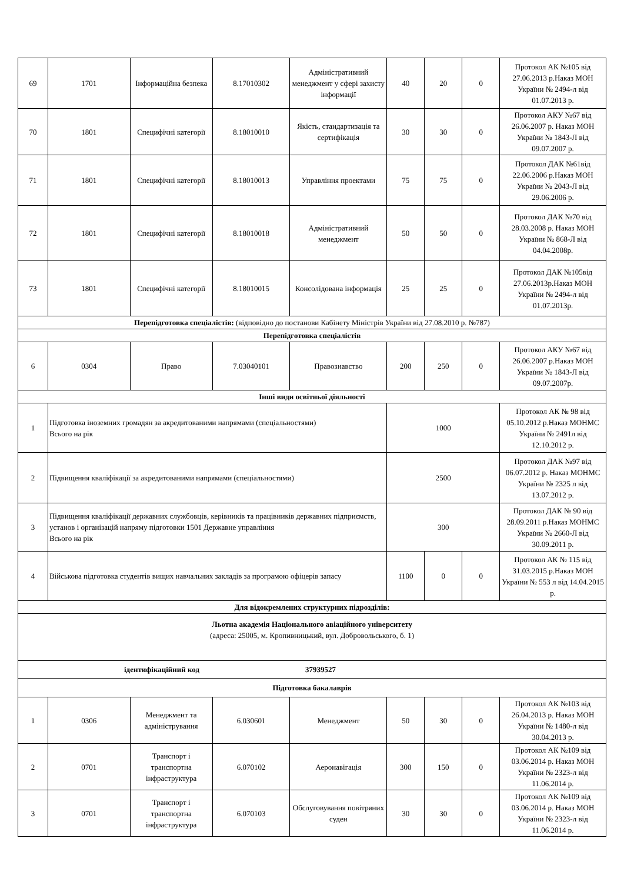| 69 | 1701 | Інформаційна безпека | 8.17010302 | Адміністративний менеджмент у сфері захисту інформації | 40 | 20 | 0 | Протокол АК №105 від 27.06.2013 р.Наказ МОН України № 2494-л від 01.07.2013 р. |
| 70 | 1801 | Специфічні категорії | 8.18010010 | Якість, стандартизація та сертифікація | 30 | 30 | 0 | Протокол АКУ №67 від 26.06.2007 р. Наказ МОН України № 1843-Л від 09.07.2007 р. |
| 71 | 1801 | Специфічні категорії | 8.18010013 | Управління проектами | 75 | 75 | 0 | Протокол ДАК №61від 22.06.2006 р.Наказ МОН України № 2043-Л від 29.06.2006 р. |
| 72 | 1801 | Специфічні категорії | 8.18010018 | Адміністративний менеджмент | 50 | 50 | 0 | Протокол ДАК №70 від 28.03.2008 р. Наказ МОН України № 868-Л від 04.04.2008р. |
| 73 | 1801 | Специфічні категорії | 8.18010015 | Консолідована інформація | 25 | 25 | 0 | Протокол ДАК №105від 27.06.2013р.Наказ МОН України № 2494-л від 01.07.2013р. |
| Перепідготовка спеціалістів: (відповідно до постанови Кабінету Міністрів України від 27.08.2010 р. №787) | | | | | | | | |
| Перепідготовка спеціалістів | | | | | | | | |
| 6 | 0304 | Право | 7.03040101 | Правознавство | 200 | 250 | 0 | Протокол АКУ №67 від 26.06.2007 р.Наказ МОН України № 1843-Л від 09.07.2007р. |
| Інші види освітньої діяльності | | | | | | | | |
| 1 | Підготовка іноземних громадян за акредитованими напрямами (спеціальностями) Всього на рік | | | | 1000 | | | Протокол АК № 98 від 05.10.2012 р.Наказ МОНМС України № 2491л від 12.10.2012 р. |
| 2 | Підвищення кваліфікації за акредитованими напрямами (спеціальностями) | | | | 2500 | | | Протокол ДАК №97 від 06.07.2012 р. Наказ МОНМС України № 2325 л від 13.07.2012 р. |
| 3 | Підвищення кваліфікації державних службовців, керівників та працівників державних підприємств, установ і організацій напряму підготовки 1501 Державне управління Всього на рік | | | | 300 | | | Протокол ДАК № 90 від 28.09.2011 р.Наказ МОНМС України № 2660-Л від 30.09.2011 р. |
| 4 | Військова підготовка студентів вищих навчальних закладів за програмою офіцерів запасу | | | | 1100 | 0 | 0 | Протокол АК № 115 від 31.03.2015 р.Наказ МОН України № 553 л від 14.04.2015 р. |
| Для відокремлених структурних підрозділів: | | | | | | | | |
| Льотна академія Національного авіаційного університету (адреса: 25005, м. Кропивницький, вул. Добровольського, б. 1) | | | | | | | | |
| ідентифікаційний код 37939527 | | | | | | | | |
| Підготовка бакалаврів | | | | | | | | |
| 1 | 0306 | Менеджмент та адміністрування | 6.030601 | Менеджмент | 50 | 30 | 0 | Протокол АК №103 від 26.04.2013 р. Наказ МОН України № 1480-л від 30.04.2013 р. |
| 2 | 0701 | Транспорт і транспортна інфраструктура | 6.070102 | Аеронавігація | 300 | 150 | 0 | Протокол АК №109 від 03.06.2014 р. Наказ МОН України № 2323-л від 11.06.2014 р. |
| 3 | 0701 | Транспорт і транспортна інфраструктура | 6.070103 | Обслуговування повітряних суден | 30 | 30 | 0 | Протокол АК №109 від 03.06.2014 р. Наказ МОН України № 2323-л від 11.06.2014 р. |